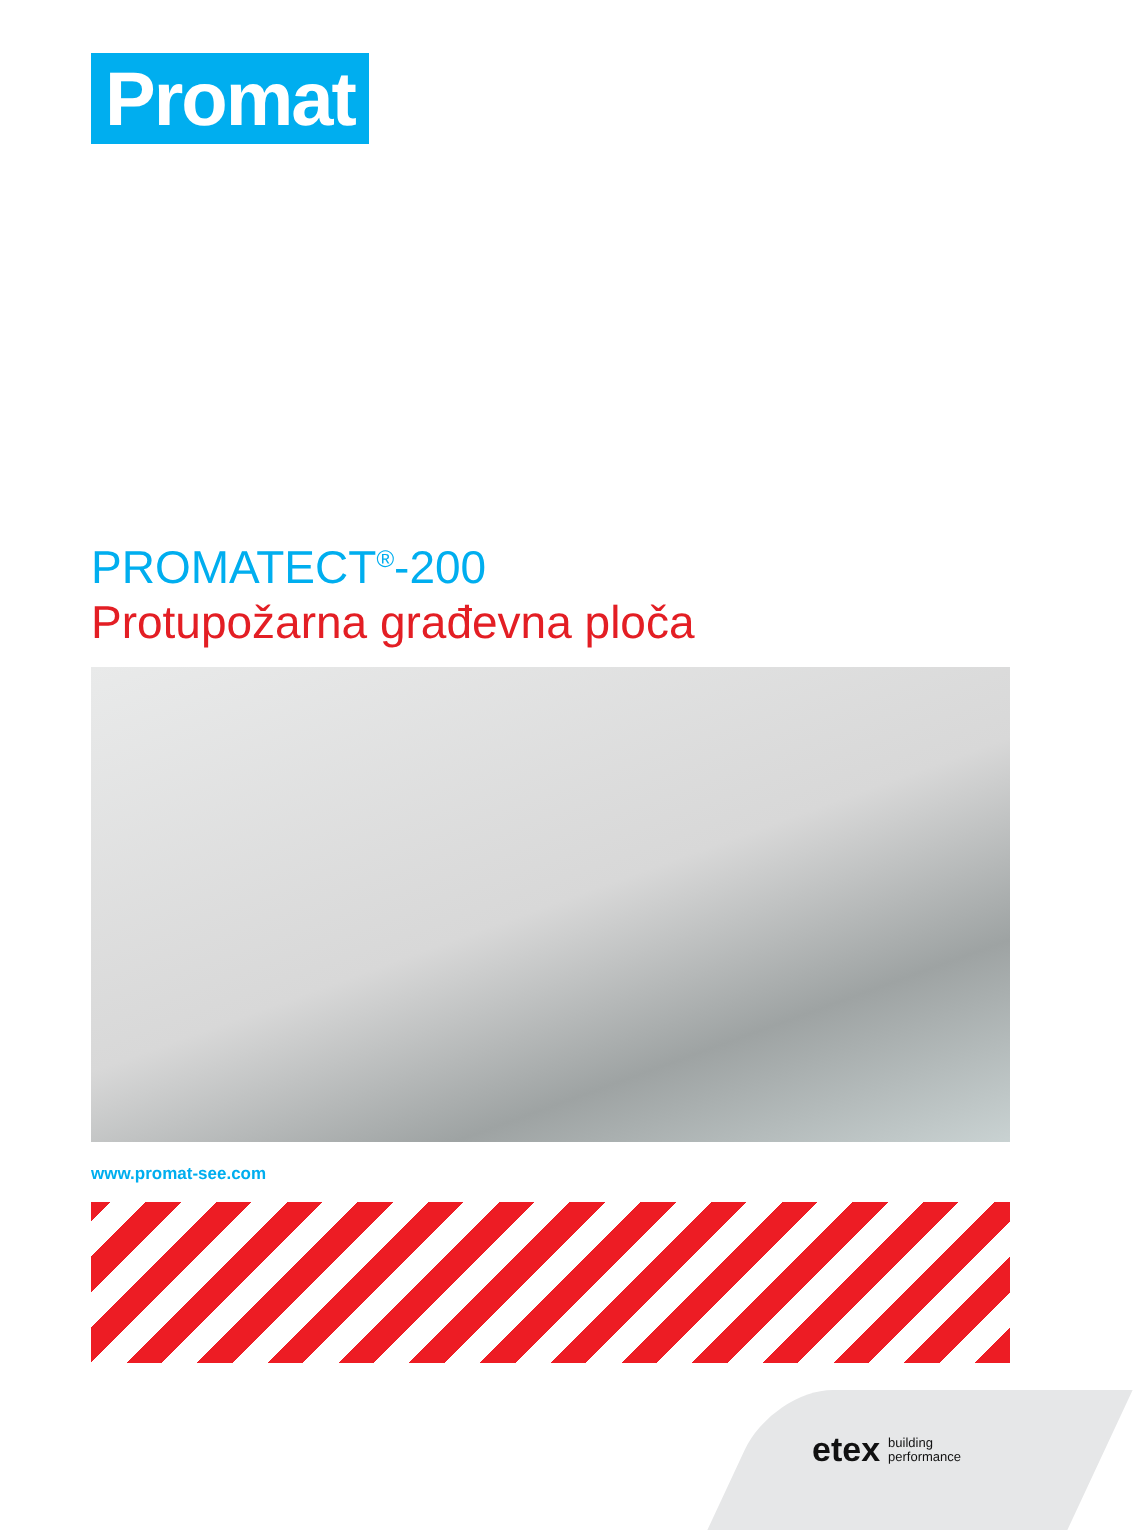Promat
PROMATECT<sup>®</sup>-200
Protupožarna građevna ploča
www.promat-see.com
etex building
performance